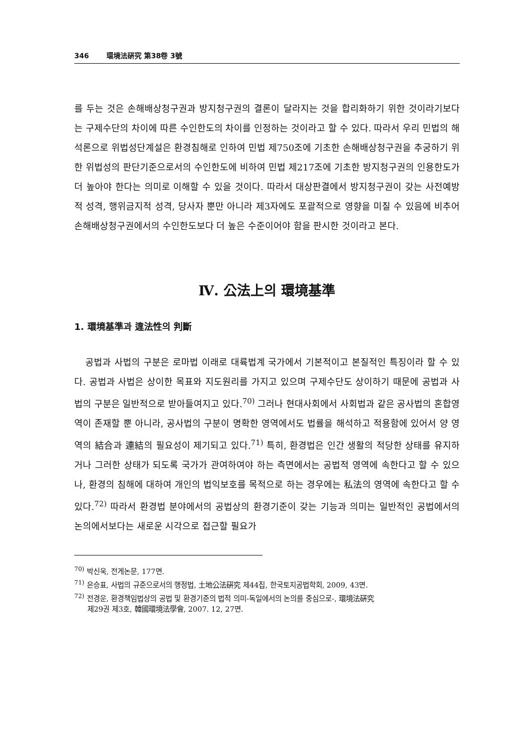346 環境法硏究 第38卷 3號
를 두는 것은 손해배상청구권과 방지청구권의 결론이 달라지는 것을 합리화하기 위한 것이라기보다는 구제수단의 차이에 따른 수인한도의 차이를 인정하는 것이라고 할 수 있다. 따라서 우리 민법의 해석론으로 위법성단계설은 환경침해로 인하여 민법 제750조에 기초한 손해배상청구권을 추궁하기 위한 위법성의 판단기준으로서의 수인한도에 비하여 민법 제217조에 기초한 방지청구권의 인용한도가 더 높아야 한다는 의미로 이해할 수 있을 것이다. 따라서 대상판결에서 방지청구권이 갖는 사전예방적 성격, 행위금지적 성격, 당사자 뿐만 아니라 제3자에도 포괄적으로 영향을 미칠 수 있음에 비추어 손해배상청구권에서의 수인한도보다 더 높은 수준이어야 함을 판시한 것이라고 본다.
Ⅳ. 公法上의 環境基準
1. 環境基準과 違法性의 判斷
공법과 사법의 구분은 로마법 이래로 대륙법계 국가에서 기본적이고 본질적인 특징이라 할 수 있다. 공법과 사법은 상이한 목표와 지도원리를 가지고 있으며 구제수단도 상이하기 때문에 공법과 사법의 구분은 일반적으로 받아들여지고 있다.<sup>70)</sup> 그러나 현대사회에서 사회법과 같은 공사법의 혼합영역이 존재할 뿐 아니라, 공사법의 구분이 명확한 영역에서도 법률을 해석하고 적용함에 있어서 양 영역의 結合과 連結의 필요성이 제기되고 있다.<sup>71)</sup> 특히, 환경법은 인간 생활의 적당한 상태를 유지하거나 그러한 상태가 되도록 국가가 관여하여야 하는 측면에서는 공법적 영역에 속한다고 할 수 있으나, 환경의 침해에 대하여 개인의 법익보호를 목적으로 하는 경우에는 私法의 영역에 속한다고 할 수 있다.<sup>72)</sup> 따라서 환경법 분야에서의 공법상의 환경기준이 갖는 기능과 의미는 일반적인 공법에서의 논의에서보다는 새로운 시각으로 접근할 필요가
<sup>70)</sup> 박신욱, 전게논문, 177면.
<sup>71)</sup> 은승표, 사법의 규준으로서의 행정법, 土地公法硏究 제44집, 한국토지공법학회, 2009, 43면.
<sup>72)</sup> 전경운, 환경책임법상의 공법 및 환경기준의 법적 의미-독일에서의 논의를 중심으로-, 環境法硏究
제29권 제3호, 韓國環境法學會, 2007. 12, 27면.